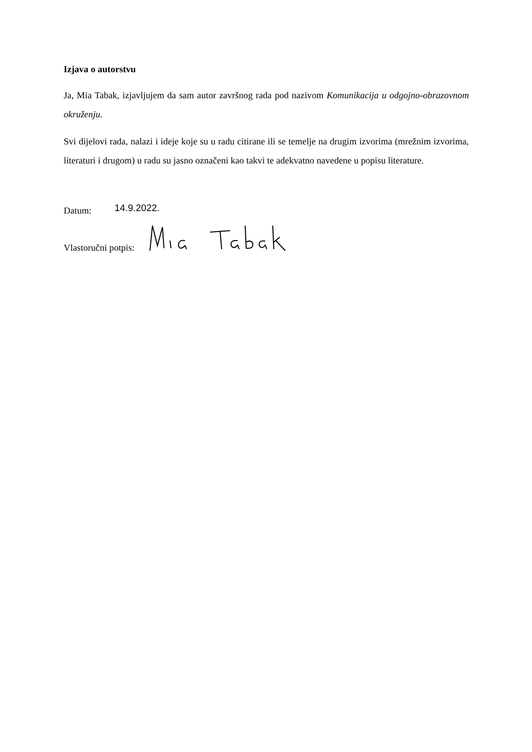Izjava o autorstvu
Ja, Mia Tabak, izjavljujem da sam autor završnog rada pod nazivom Komunikacija u odgojno-obrazovnom okruženju.
Svi dijelovi rada, nalazi i ideje koje su u radu citirane ili se temelje na drugim izvorima (mrežnim izvorima, literaturi i drugom) u radu su jasno označeni kao takvi te adekvatno navedene u popisu literature.
Datum: 14.9.2022.
Vlastoručni potpis: